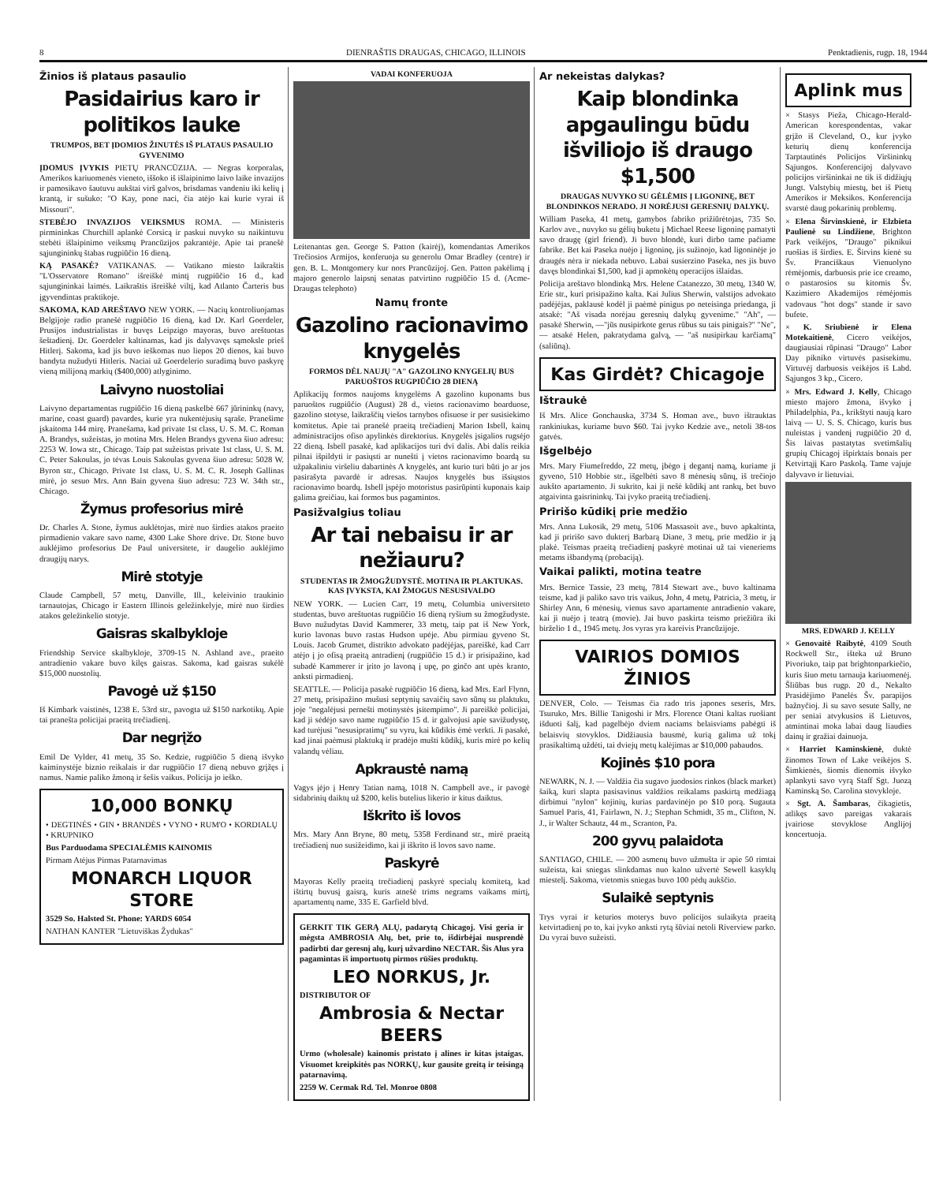8 DIENRAŠTIS DRAUGAS, CHICAGO, ILLINOIS Penktadienis, rugp. 18, 1944
Žinios iš plataus pasaulio
Pasidairius karo ir politikos lauke
TRUMPOS, BET ĮDOMIOS ŽINUTĖS IŠ PLATAUS PASAULIO GYVENIMO
ĮDOMUS ĮVYKIS PIETŲ PRANCŪZIJA. — Negras korporalas, Amerikos kariuomenės vieneto, iššoko iš išlaipinimo laivo laike invazijos ir pamosikavo šautuvu aukštai virš galvos, brisdamas vandeniu iki kelių į krantą, ir sušuko: "O Kay, pone naci, čia atėjo kai kurie vyrai iš Missouri".
STEBĖJO INVAZIJOS VEIKSMUS ROMA. — Ministeris pirmininkas Churchill aplankė Corsicą ir paskui nuvyko su naikintuvu stebėti išlaipinimo veiksmų Prancūzijos pakrantėje. Apie tai pranešė sąjungininkų štabas rugpiūčio 16 dieną.
KĄ PASAKĖ? VATIKANAS. — Vatikano miesto laikraštis "L'Osservatore Romano" išreiškė mintį rugpiūčio 16 d., kad sąjungininkai laimės. Laikraštis išreiškė viltį, kad Atlanto Čarteris bus įgyvendintas praktikoje.
SAKOMA, KAD AREŠTAVO NEW YORK. — Nacių kontroliuojamas Belgijoje radio pranešė rugpiūčio 16 dieną, kad Dr. Karl Goerdeler, Prusijos industrialistas ir buvęs Leipzigo mayoras, buvo areštuotas šeštadienį. Dr. Goerdeler kaltinamas, kad jis dalyvavęs sąmoksle prieš Hitlerį. Sakoma, kad jis buvo ieškomas nuo liepos 20 dienos, kai buvo bandyta nužudyti Hitleris. Naciai už Goerdelerio suradimą buvo paskyrę vieną milijoną markių ($400,000) atlyginimo.
Laivyno nuostoliai
Laivyno departamentas rugpiūčio 16 dieną paskelbė 667 jūrininkų (navy, marine, coast guard) pavardes, kurie yra nukentėjusių sąraše. Pranešime įskaitoma 144 mirę. Pranešama, kad private 1st class, U. S. M. C. Roman A. Brandys, sužeistas, jo motina Mrs. Helen Brandys gyvena šiuo adresu: 2253 W. Iowa str., Chicago. Taip pat sužeistas private 1st class, U. S. M. C. Peter Sakoulas, jo tėvas Louis Sakoulas gyvena šiuo adresu: 5028 W. Byron str., Chicago. Private 1st class, U. S. M. C. R. Joseph Gallinas mirė, jo sesuo Mrs. Ann Bain gyvena šiuo adresu: 723 W. 34th str., Chicago.
Žymus profesorius mirė
Dr. Charles A. Stone, žymus auklėtojas, mirė nuo širdies atakos praeito pirmadienio vakare savo name, 4300 Lake Shore drive. Dr. Stone buvo auklėjimo profesorius De Paul universitete, ir daugelio auklėjimo draugijų narys.
Mirė stotyje
Claude Campbell, 57 metų, Danville, Ill., keleivinio traukinio tarnautojas, Chicago ir Eastern Illinois geležinkelyje, mirė nuo širdies atakos geležinkelio stotyje.
Gaisras skalbykloje
Friendship Service skalbykloje, 3709-15 N. Ashland ave., praeito antradienio vakare buvo kilęs gaisras. Sakoma, kad gaisras sukėlė $15,000 nuostolių.
Pavogė už $150
Iš Kimbark vaistinės, 1238 E. 53rd str., pavogta už $150 narkotikų. Apie tai pranešta policijai praeitą trečiadienį.
Dar negrįžo
Emil De Vylder, 41 metų, 35 So. Kedzie, rugpiūčio 5 dieną išvyko kaiminystėje biznio reikalais ir dar rugpiūčio 17 dieną nebuvo grįžęs į namus. Namie paliko žmoną ir šešis vaikus. Policija jo ieško.
10,000 BONKŲ
• DEGTINĖS • GIN • BRANDĖS • VYNO • RUM'O • KORDIALŲ • KRUPNIKO
Bus Parduodama SPECIALĖMIS KAINOMIS
Pirmam Atėjus Pirmas Patarnavimas
MONARCH LIQUOR STORE
3529 So. Halsted St. Phone: YARDS 6054
NATHAN KANTER "Lietuviškas Žydukas"
VADAI KONFERUOJA
Leitenantas gen. George S. Patton (kairėj), komendantas Amerikos Trečiosios Armijos, konferuoja su generolu Omar Bradley (centre) ir gen. B. L. Montgomery kur nors Prancūzijoj. Gen. Patton pakėlimą į majoro generolo laipsnį senatas patvirtino rugpiūčio 15 d. (Acme-Draugas telephoto)
Namų fronte
Gazolino racionavimo knygelės
FORMOS DĖL NAUJŲ "A" GAZOLINO KNYGELIŲ BUS PARUOŠTOS RUGPIŪČIO 28 DIENĄ
Aplikacijų formos naujoms knygelėms A gazolino kuponams bus paruoštos rugpiūčio (August) 28 d., vietos racionavimo boarduose, gazolino stotyse, laikraščių viešos tarnybos ofisuose ir per susisiekimo komitetus. Apie tai pranešė praeitą trečiadienį Marion Isbell, kainų administracijos ofiso apylinkės direktorius. Knygelės įsigalios rugsėjo 22 dieną. Isbell pasakė, kad aplikacijos turi dvi dalis. Abi dalis reikia pilnai išpildyti ir pasiųsti ar nunešti į vietos racionavimo boardą su užpakaliniu viršeliu dabartinės A knygelės, ant kurio turi būti jo ar jos pasirašyta pavardė ir adresas. Naujos knygelės bus išsiųstos racionavimo boardų. Isbell įspėjo motoristus pasirūpinti kuponais kaip galima greičiau, kai formos bus pagamintos.
Pasižvalgius toliau
Ar tai nebaisu ir ar nežiauru?
STUDENTAS IR ŽMOGŽUDYSTĖ. MOTINA IR PLAKTUKAS. KAS ĮVYKSTA, KAI ŽMOGUS NESUSIVALDO
NEW YORK. — Lucien Carr, 19 metų, Columbia universiteto studentas, buvo areštuotas rugpiūčio 16 dieną ryšium su žmogžudyste. Buvo nužudytas David Kammerer, 33 metų, taip pat iš New York, kurio lavonas buvo rastas Hudson upėje. Abu pirmiau gyveno St. Louis. Jacob Grumet, distrikto advokato padėjėjas, pareiškė, kad Carr atėjo į jo ofisą praeitą antradienį (rugpiūčio 15 d.) ir prisipažino, kad subadė Kammerer ir įrito jo lavoną į upę, po ginčo ant upės kranto, anksti pirmadienį.
SEATTLE. — Policija pasakė rugpiūčio 16 dieną, kad Mrs. Earl Flynn, 27 metų, prisipažino mušusi septynių savaičių savo sūnų su plaktuku, joje "negalėjusi pernešti motinystės įsitempimo". Ji pareiškė policijai, kad ji sėdėjo savo name rugpiūčio 15 d. ir galvojusi apie savižudystę, kad turėjusi "nesusipratimų" su vyru, kai kūdikis ėmė verkti. Ji pasakė, kad jinai paėmusi plaktuką ir pradėjo mušti kūdikį, kuris mirė po kelių valandų vėliau.
Apkraustė namą
Vagys įėjo į Henry Tatian namą, 1018 N. Campbell ave., ir pavogė sidabrinių daiktų už $200, kelis butelius likerio ir kitus daiktus.
Iškrito iš lovos
Mrs. Mary Ann Bryne, 80 metų, 5358 Ferdinand str., mirė praeitą trečiadienį nuo susižeidimo, kai ji iškrito iš lovos savo name.
Paskyrė
Mayoras Kelly praeitą trečiadienį paskyrė specialų komitetą, kad ištirtų buvusį gaisrą, kuris atnešė trims negrams vaikams mirtį, apartamentų name, 335 E. Garfield blvd.
GERKIT TIK GERĄ ALŲ, padarytą Chicagoj. Visi geria ir mėgsta AMBROSIA Alų, bet, prie to, išdirbėjai nusprendė padirbti dar geresnį alų, kurį užvardino NECTAR. Šis Alus yra pagamintas iš importuotų pirmos rūšies produktų.
LEO NORKUS, Jr.
DISTRIBUTOR OF
Ambrosia & Nectar BEERS
Urmo (wholesale) kainomis pristato į alines ir kitas įstaigas. Visuomet kreipkitės pas NORKŲ, kur gausite greitą ir teisingą patarnavimą.
2259 W. Cermak Rd. Tel. Monroe 0808
Ar nekeistas dalykas?
Kaip blondinka apgaulingu būdu išviliojo iš draugo $1,500
DRAUGAS NUVYKO SU GĖLĖMIS Į LIGONINĘ, BET BLONDINKOS NERADO. JI NORĖJUSI GERESNIŲ DALYKŲ.
William Paseka, 41 metų, gamybos fabriko prižiūrėtojas, 735 So. Karlov ave., nuvyko su gėlių buketu į Michael Reese ligoninę pamatyti savo draugę (girl friend). Ji buvo blondė, kuri dirbo tame pačiame fabrike. Bet kai Paseka nuėjo į ligoninę, jis sužinojo, kad ligoninėje jo draugės nėra ir niekada nebuvo. Labai susierzino Paseka, nes jis buvo davęs blondinkai $1,500, kad ji apmokėtų operacijos išlaidas.
Policija areštavo blondinką Mrs. Helene Catanezzo, 30 metų, 1340 W. Erie str., kuri prisipažino kalta. Kai Julius Sherwin, valstijos advokato padėjėjas, paklausė kodėl ji paėmė pinigus po neteisinga priedanga, ji atsakė: "Aš visada norėjau geresnių dalykų gyvenime." "Ah", — pasakė Sherwin, —"jūs nusipirkote gerus rūbus su tais pinigais?" "Ne", — atsakė Helen, pakratydama galvą, — "aš nusipirkau karčiamą" (saliūną).
Kas Girdėt? Chicagoje
Ištraukė
Iš Mrs. Alice Gonchauska, 3734 S. Homan ave., buvo ištrauktas rankiniukas, kuriame buvo $60. Tai įvyko Kedzie ave., netoli 38-tos gatvės.
Išgelbėjo
Mrs. Mary Fiumefreddo, 22 metų, įbėgo į degantį namą, kuriame ji gyveno, 510 Hobbie str., išgelbėti savo 8 mėnesių sūnų, iš trečiojo aukšto apartamento. Ji sukrito, kai ji nešė kūdikį ant rankų, bet buvo atgaivinta gaisrininkų. Tai įvyko praeitą trečiadienį.
Pririšo kūdikį prie medžio
Mrs. Anna Lukosik, 29 metų, 5106 Massasoit ave., buvo apkaltinta, kad ji pririšo savo dukterį Barbarą Diane, 3 metų, prie medžio ir ją plakė. Teismas praeitą trečiadienį paskyrė motinai už tai vieneriems metams išbandymą (probaciją).
Vaikai palikti, motina teatre
Mrs. Bernice Tassie, 23 metų, 7814 Stewart ave., buvo kaltinama teisme, kad ji paliko savo tris vaikus, John, 4 metų, Patricia, 3 metų, ir Shirley Ann, 6 mėnesių, vienus savo apartamente antradienio vakare, kai ji nuėjo į teatrą (movie). Jai buvo paskirta teismo priežiūra iki birželio 1 d., 1945 metų. Jos vyras yra kareivis Prancūzijoje.
VAIRIOS DOMIOS ŽINIOS
DENVER, Colo. — Teismas čia rado tris japones seseris, Mrs. Tsuruko, Mrs. Billie Tanigoshi ir Mrs. Florence Otani kaltas ruošiant išduoti šalį, kad pagelbėjo dviem naciams belaisviams pabėgti iš belaisvių stovyklos. Didžiausia bausmė, kurią galima už tokį prasikaltimą uždėti, tai dviejų metų kalėjimas ar $10,000 pabaudos.
Kojinės $10 pora
NEWARK, N. J. — Valdžia čia sugavo juodosios rinkos (black market) šaiką, kuri slapta pasisavinus valdžios reikalams paskirtą medžiagą dirbimui "nylon" kojinių, kurias pardavinėjo po $10 porą. Sugauta Samuel Paris, 41, Fairlawn, N. J.; Stephan Schmidt, 35 m., Clifton, N. J., ir Walter Schautz, 44 m., Scranton, Pa.
200 gyvų palaidota
SANTIAGO, CHILE. — 200 asmenų buvo užmušta ir apie 50 rimtai sužeista, kai sniegas slinkdamas nuo kalno užvertė Sewell kasyklų miestelį. Sakoma, vietomis sniegas buvo 100 pėdų aukščio.
Sulaikė septynis
Trys vyrai ir keturios moterys buvo policijos sulaikyta praeitą ketvirtadienį po to, kai įvyko anksti rytą šūviai netoli Riverview parko. Du vyrai buvo sužeisti.
Aplink mus
× Stasys Pieža, Chicago-Herald-American korespondentas, vakar grįžo iš Cleveland, O., kur įvyko keturių dienų konferencija Tarptautinės Policijos Viršininkų Sąjungos. Konferencijoj dalyvavo policijos viršininkai ne tik iš didžiųjų Jungt. Valstybių miestų, bet iš Pietų Amerikos ir Meksikos. Konferencija svarstė daug pokarinių problemų.
× Elena Širvinskienė, ir Elzbieta Paulienė su Lindžiene, Brighton Park veikėjos, "Draugo" piknikui ruošias iš širdies. E. Širvins kienė su Šv. Pranciškaus Vienuolyno rėmėjomis, darbuosis prie ice creamo, o pastarosios su kitomis Šv. Kazimiero Akademijos rėmėjomis vadovaus "hot dogs" stande ir savo bufete.
× K. Sriubienė ir Elena Motekaitienė, Cicero veikėjos, daugiausiai rūpinasi "Draugo" Labor Day pikniko virtuvės pasisekimu. Virtuvėj darbuosis veikėjos iš Labd. Sąjungos 3 kp., Cicero.
× Mrs. Edward J. Kelly, Chicago miesto majoro žmona, išvyko į Philadelphia, Pa., krikštyti naują karo laivą — U. S. S. Chicago, kuris bus nuleistas į vandenį rugpiūčio 20 d. Šis laivas pastatytas svetimšalių grupių Chicagoj išpirktais bonais per Ketvirtąjį Karo Paskolą. Tame vajuje dalyvavo ir lietuviai.
MRS. EDWARD J. KELLY
× Genovaitė Raibytė, 4109 South Rockwell Str., išteka už Bruno Pivoriuko, taip pat brightonparkiečio, kuris šiuo metu tarnauja kariuomenėj. Šliūbas bus rugp. 20 d., Nekalto Prasidėjimo Panelės Šv. parapijos bažnyčioj. Ji su savo sesute Sally, ne per seniai atvykusios iš Lietuvos, atmintinai moka labai daug liaudies dainų ir gražiai dainuoja.
× Harriet Kaminskienė, duktė žinomos Town of Lake veikėjos S. Šimkienės, šiomis dienomis išvyko aplankyti savo vyrą Staff Sgt. Juozą Kaminską So. Carolina stovykloje.
× Sgt. A. Šambaras, čikagietis, atlikęs savo pareigas vakarais įvairiose stovyklose Anglijoj koncertuoja.